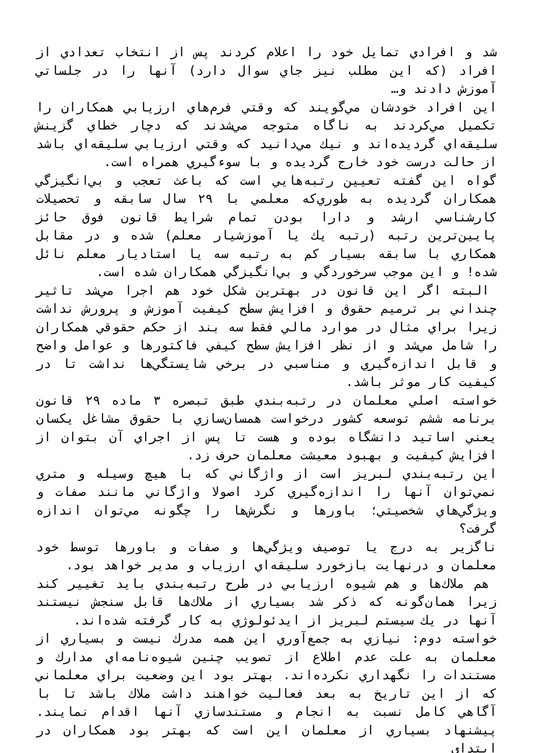شد و افرادي تمايل خود را اعلام كردند پس از انتخاب تعدادي از افراد (كه اين مطلب نيز جاي سوال دارد) آنها را در جلساتي آموزش دادند و…
اين افراد خودشان مي‌گويند كه وقتي فرم‌هاي ارزيابي همكاران را تكميل مي‌كردند به ناگاه متوجه مي‌شدند كه دچار خطاي گزينش سليقه‌اي گرديده‌اند و نيك مي‌دانيد كه وقتي ارزيابي سليقه‌اي باشد از حالت درست خود خارج گرديده و با سوءگيري همراه است.
گواه اين گفته تعيين رتبه‌هايي است كه باعث تعجب و بي‌انگيزگي همكاران گرديده به طوري‌كه معلمي با ۲۹ سال سابقه و تحصيلات كارشناسي ارشد و دارا بودن تمام شرايط قانون فوق حائز پايين‌ترين رتبه (رتبه يك يا آموزشيار معلم) شده و در مقابل همكاري با سابقه بسيار كم به رتبه سه يا استاديار معلم نائل شده! و اين موجب سرخوردگي و بي‌انگيزگي همكاران شده است.
البته اگر اين قانون در بهترين شكل خود هم اجرا مي‌شد تاثير چنداني بر ترميم حقوق و افزايش سطح كيفيت آموزش و پرورش نداشت زيرا براي مثال در موارد مالي فقط سه بند از حكم حقوقي همكاران را شامل مي‌شد و از نظر افزايش سطح كيفي فاكتورها و عوامل واضح و قابل اندازه‌گيري و مناسبي در برخي شايستگي‌ها نداشت تا در كيفيت كار موثر باشد.
خواسته اصلي معلمان در رتبه‌بندي طبق تبصره ۳ ماده ۲۹ قانون برنامه ششم توسعه كشور درخواست همسان‌سازي با حقوق مشاغل يكسان يعني اساتيد دانشگاه بوده و هست تا پس از اجراي آن بتوان از افزايش كيفيت و بهبود معيشت معلمان حرف زد.
اين رتبه‌بندي لبريز است از واژگاني كه با هيچ وسيله و متري نمي‌توان آنها را اندازه‌گيري كرد اصولا واژگاني مانند صفات و ويژگي‌هاي شخصيتي؛ باورها و نگرش‌ها را چگونه مي‌توان اندازه گرفت؟
ناگزير به درج يا توصيف ويژگي‌ها و صفات و باورها توسط خود معلمان و درنهايت بازخورد سليقه‌اي ارزياب و مدير خواهد بود.
هم ملاك‌ها و هم شيوه ارزيابي در طرح رتبه‌بندي بايد تغيير كند زيرا همان‌گونه كه ذكر شد بسياري از ملاك‌ها قابل سنجش نيستند آنها در يك سيستم لبريز از ايدئولوژي به كار گرفته شده‌اند.
خواسته دوم: نيازي به جمع‌آوري اين همه مدرك نيست و بسياري از معلمان به علت عدم اطلاع از تصويب چنين شيوه‌نامه‌اي مدارك و مستندات را نگهداري نكرده‌اند. بهتر بود اين وضعيت براي معلماني كه از اين تاريخ به بعد فعاليت خواهند داشت ملاك باشد تا با آگاهي كامل نسبت به انجام و مستندسازي آنها اقدام نمايند. پيشنهاد بسياري از معلمان اين است كه بهتر بود همكاران در ابتداي